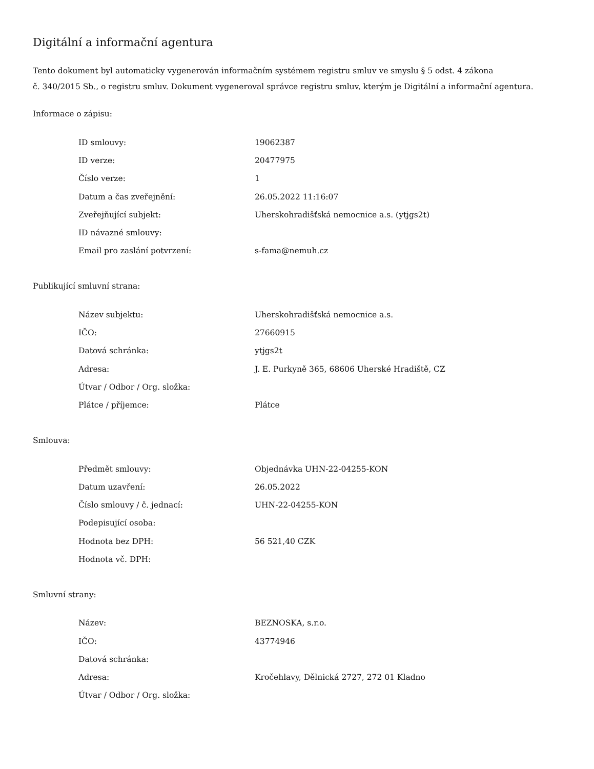Digitální a informační agentura
Tento dokument byl automaticky vygenerován informačním systémem registru smluv ve smyslu § 5 odst. 4 zákona
č. 340/2015 Sb., o registru smluv. Dokument vygeneroval správce registru smluv, kterým je Digitální a informační agentura.
Informace o zápisu:
| ID smlouvy: | 19062387 |
| ID verze: | 20477975 |
| Číslo verze: | 1 |
| Datum a čas zveřejnění: | 26.05.2022 11:16:07 |
| Zveřejňující subjekt: | Uherskohradišťská nemocnice a.s. (ytjgs2t) |
| ID návazné smlouvy: | |
| Email pro zaslání potvrzení: | s-fama@nemuh.cz |
Publikující smluvní strana:
| Název subjektu: | Uherskohradišťská nemocnice a.s. |
| IČO: | 27660915 |
| Datová schránka: | ytjgs2t |
| Adresa: | J. E. Purkyně 365, 68606 Uherské Hradiště, CZ |
| Útvar / Odbor / Org. složka: | |
| Plátce / příjemce: | Plátce |
Smlouva:
| Předmět smlouvy: | Objednávka UHN-22-04255-KON |
| Datum uzavření: | 26.05.2022 |
| Číslo smlouvy / č. jednací: | UHN-22-04255-KON |
| Podepisující osoba: | |
| Hodnota bez DPH: | 56 521,40 CZK |
| Hodnota vč. DPH: | |
Smluvní strany:
| Název: | BEZNOSKA, s.r.o. |
| IČO: | 43774946 |
| Datová schránka: | |
| Adresa: | Kročehlavy, Dělnická 2727, 272 01 Kladno |
| Útvar / Odbor / Org. složka: | |